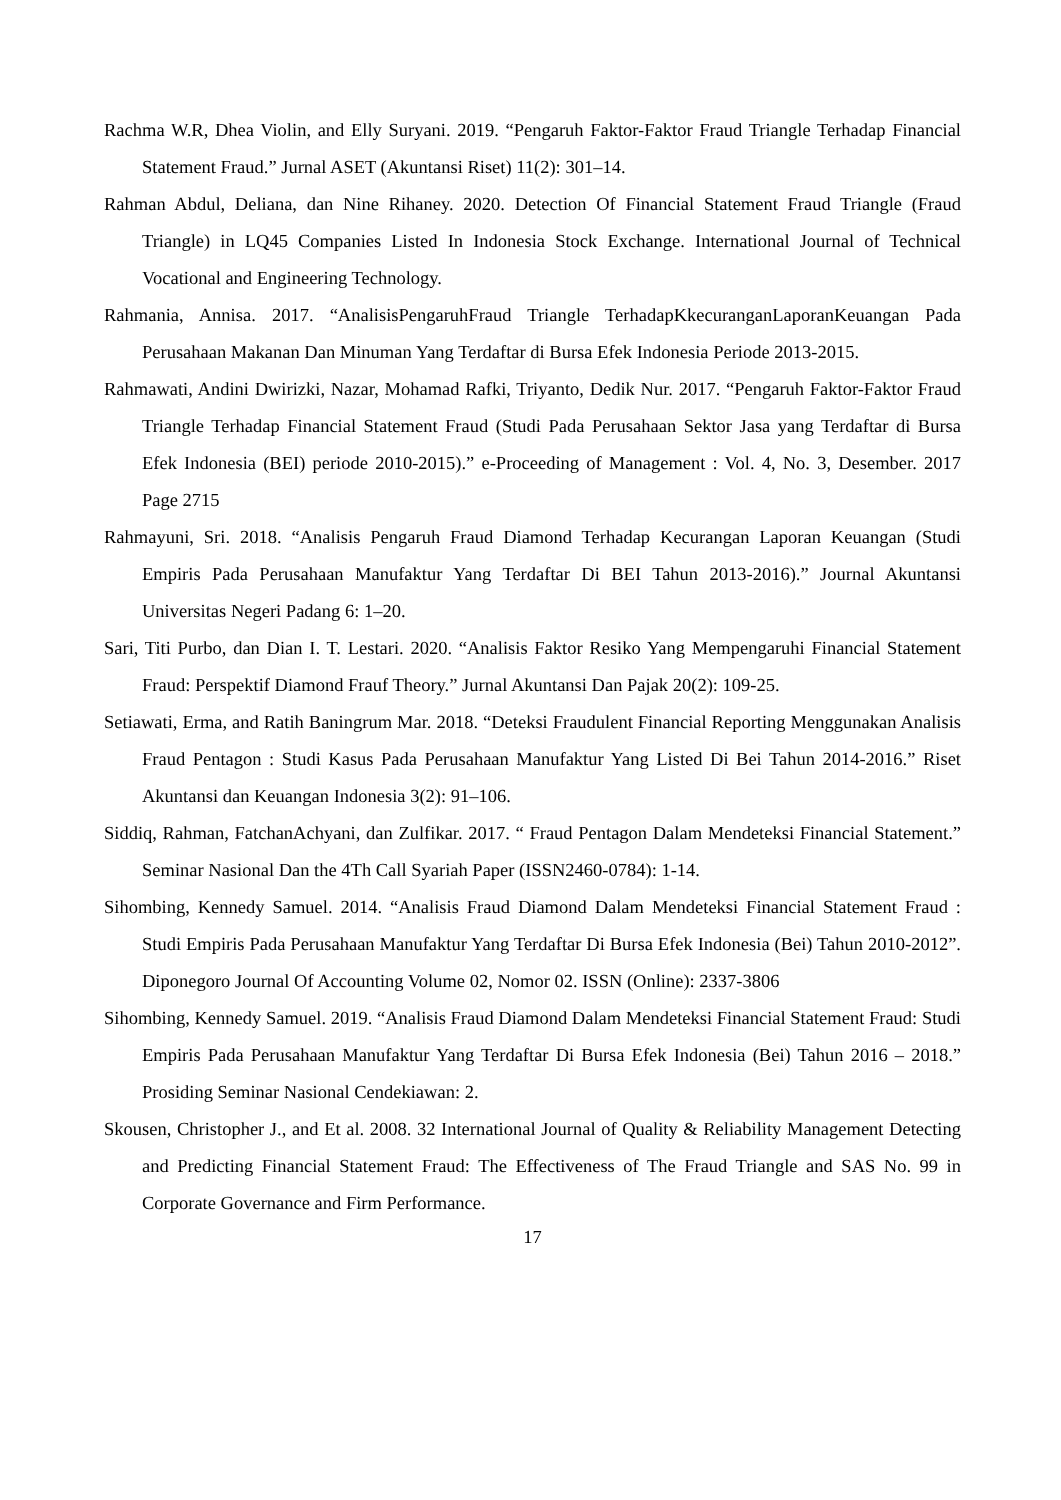Rachma W.R, Dhea Violin, and Elly Suryani. 2019. “Pengaruh Faktor-Faktor Fraud Triangle Terhadap Financial Statement Fraud.” Jurnal ASET (Akuntansi Riset) 11(2): 301–14.
Rahman Abdul, Deliana, dan Nine Rihaney. 2020. Detection Of Financial Statement Fraud Triangle (Fraud Triangle) in LQ45 Companies Listed In Indonesia Stock Exchange. International Journal of Technical Vocational and Engineering Technology.
Rahmania, Annisa. 2017. “AnalisisPengaruhFraud Triangle TerhadapKkecuranganLaporanKeuangan Pada Perusahaan Makanan Dan Minuman Yang Terdaftar di Bursa Efek Indonesia Periode 2013-2015.
Rahmawati, Andini Dwirizki, Nazar, Mohamad Rafki, Triyanto, Dedik Nur. 2017. “Pengaruh Faktor-Faktor Fraud Triangle Terhadap Financial Statement Fraud (Studi Pada Perusahaan Sektor Jasa yang Terdaftar di Bursa Efek Indonesia (BEI) periode 2010-2015).” e-Proceeding of Management : Vol. 4, No. 3, Desember. 2017 Page 2715
Rahmayuni, Sri. 2018. “Analisis Pengaruh Fraud Diamond Terhadap Kecurangan Laporan Keuangan (Studi Empiris Pada Perusahaan Manufaktur Yang Terdaftar Di BEI Tahun 2013-2016).” Journal Akuntansi Universitas Negeri Padang 6: 1–20.
Sari, Titi Purbo, dan Dian I. T. Lestari. 2020. “Analisis Faktor Resiko Yang Mempengaruhi Financial Statement Fraud: Perspektif Diamond Frauf Theory.” Jurnal Akuntansi Dan Pajak 20(2): 109-25.
Setiawati, Erma, and Ratih Baningrum Mar. 2018. “Deteksi Fraudulent Financial Reporting Menggunakan Analisis Fraud Pentagon : Studi Kasus Pada Perusahaan Manufaktur Yang Listed Di Bei Tahun 2014-2016.” Riset Akuntansi dan Keuangan Indonesia 3(2): 91–106.
Siddiq, Rahman, FatchanAchyani, dan Zulfikar. 2017. “ Fraud Pentagon Dalam Mendeteksi Financial Statement.” Seminar Nasional Dan the 4Th Call Syariah Paper (ISSN2460-0784): 1-14.
Sihombing, Kennedy Samuel. 2014. “Analisis Fraud Diamond Dalam Mendeteksi Financial Statement Fraud : Studi Empiris Pada Perusahaan Manufaktur Yang Terdaftar Di Bursa Efek Indonesia (Bei) Tahun 2010-2012”. Diponegoro Journal Of Accounting Volume 02, Nomor 02. ISSN (Online): 2337-3806
Sihombing, Kennedy Samuel. 2019. “Analisis Fraud Diamond Dalam Mendeteksi Financial Statement Fraud: Studi Empiris Pada Perusahaan Manufaktur Yang Terdaftar Di Bursa Efek Indonesia (Bei) Tahun 2016 – 2018.” Prosiding Seminar Nasional Cendekiawan: 2.
Skousen, Christopher J., and Et al. 2008. 32 International Journal of Quality & Reliability Management Detecting and Predicting Financial Statement Fraud: The Effectiveness of The Fraud Triangle and SAS No. 99 in Corporate Governance and Firm Performance.
17